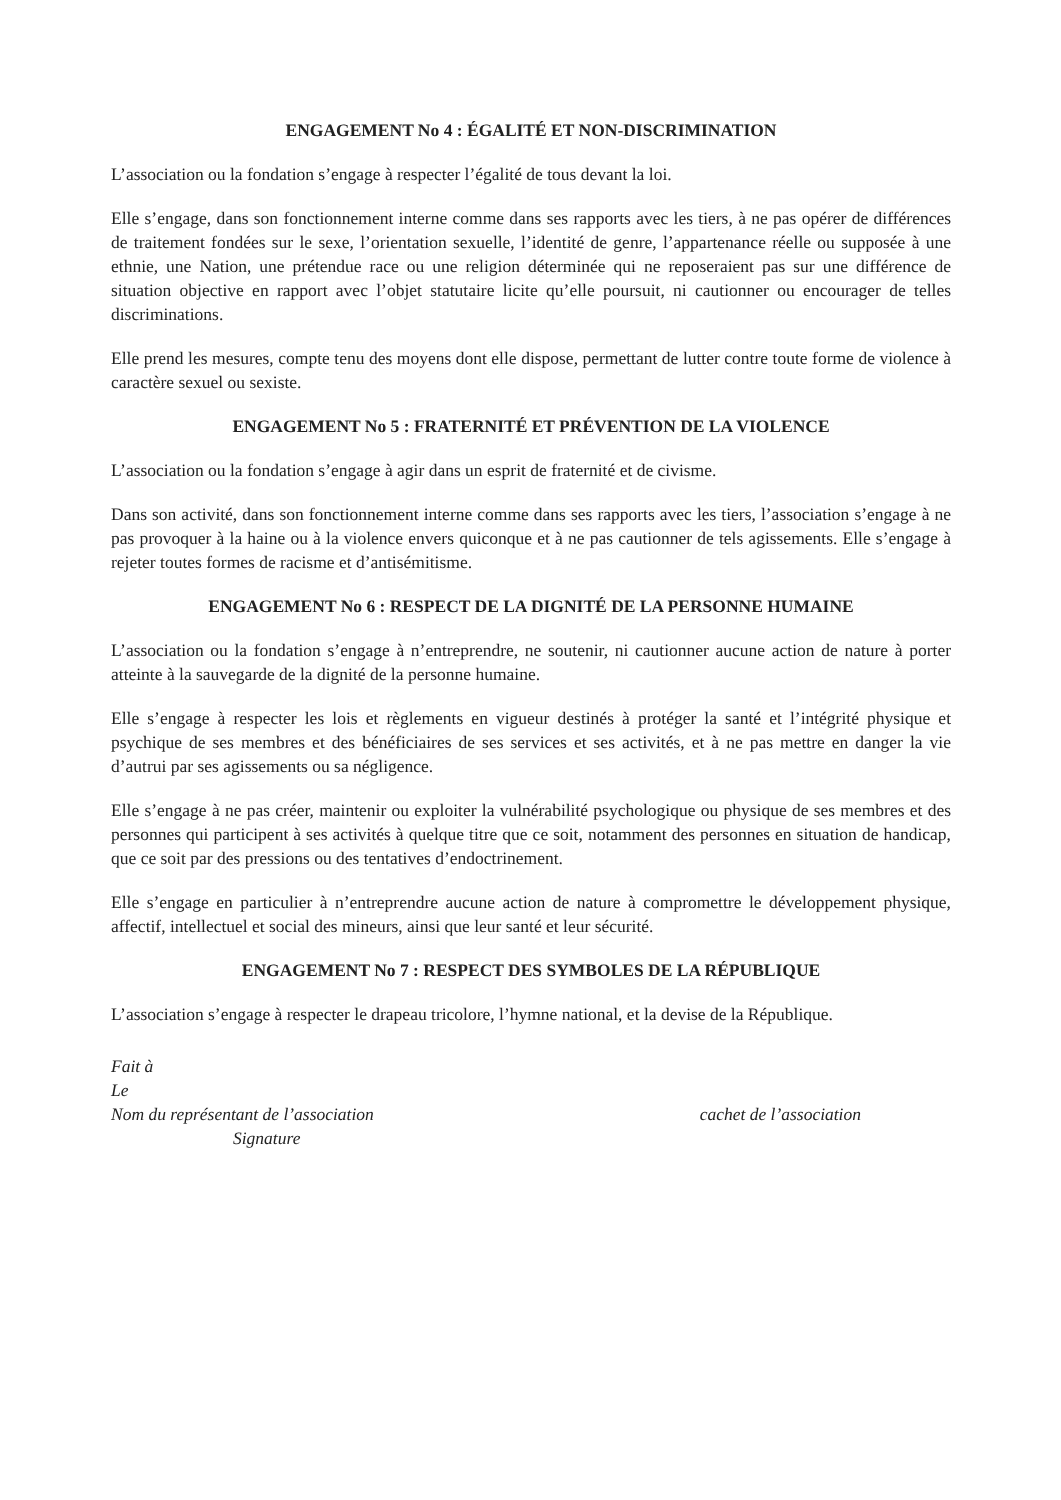ENGAGEMENT No 4 : ÉGALITÉ ET NON-DISCRIMINATION
L’association ou la fondation s’engage à respecter l’égalité de tous devant la loi.
Elle s’engage, dans son fonctionnement interne comme dans ses rapports avec les tiers, à ne pas opérer de différences de traitement fondées sur le sexe, l’orientation sexuelle, l’identité de genre, l’appartenance réelle ou supposée à une ethnie, une Nation, une prétendue race ou une religion déterminée qui ne reposeraient pas sur une différence de situation objective en rapport avec l’objet statutaire licite qu’elle poursuit, ni cautionner ou encourager de telles discriminations.
Elle prend les mesures, compte tenu des moyens dont elle dispose, permettant de lutter contre toute forme de violence à caractère sexuel ou sexiste.
ENGAGEMENT No 5 : FRATERNITÉ ET PRÉVENTION DE LA VIOLENCE
L’association ou la fondation s’engage à agir dans un esprit de fraternité et de civisme.
Dans son activité, dans son fonctionnement interne comme dans ses rapports avec les tiers, l’association s’engage à ne pas provoquer à la haine ou à la violence envers quiconque et à ne pas cautionner de tels agissements. Elle s’engage à rejeter toutes formes de racisme et d’antisémitisme.
ENGAGEMENT No 6 : RESPECT DE LA DIGNITÉ DE LA PERSONNE HUMAINE
L’association ou la fondation s’engage à n’entreprendre, ne soutenir, ni cautionner aucune action de nature à porter atteinte à la sauvegarde de la dignité de la personne humaine.
Elle s’engage à respecter les lois et règlements en vigueur destinés à protéger la santé et l’intégrité physique et psychique de ses membres et des bénéficiaires de ses services et ses activités, et à ne pas mettre en danger la vie d’autrui par ses agissements ou sa négligence.
Elle s’engage à ne pas créer, maintenir ou exploiter la vulnérabilité psychologique ou physique de ses membres et des personnes qui participent à ses activités à quelque titre que ce soit, notamment des personnes en situation de handicap, que ce soit par des pressions ou des tentatives d’endoctrinement.
Elle s’engage en particulier à n’entreprendre aucune action de nature à compromettre le développement physique, affectif, intellectuel et social des mineurs, ainsi que leur santé et leur sécurité.
ENGAGEMENT No 7 : RESPECT DES SYMBOLES DE LA RÉPUBLIQUE
L’association s’engage à respecter le drapeau tricolore, l’hymne national, et la devise de la République.
Fait à
Le
Nom du représentant de l’association cachet de l’association
Signature